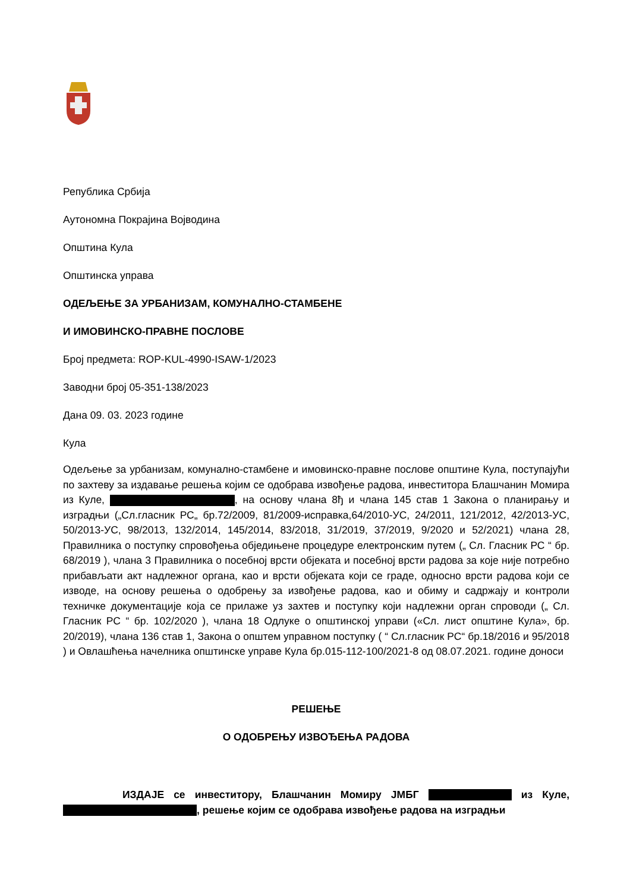Република Србија
Аутономна Покрајина Војводина
Општина Кула
Општинска управа
ОДЕЉЕЊЕ ЗА УРБАНИЗАМ, КОМУНАЛНО-СТАМБЕНЕ
И ИМОВИНСКО-ПРАВНЕ ПОСЛОВЕ
Број предмета: ROP-KUL-4990-ISAW-1/2023
Заводни број 05-351-138/2023
Дана 09. 03. 2023 године
Кула
Одељење за урбанизам, комунално-стамбене и имовинско-правне послове општине Кула, поступајући по захтеву за издавање решења којим се одобрава извођење радова, инвеститора Блашчанин Момира из Куле, , на основу члана 8ђ и члана 145 став 1 Закона о планирању и изградњи („Сл.гласник РС„ бр.72/2009, 81/2009-исправка,64/2010-УС, 24/2011, 121/2012, 42/2013-УС, 50/2013-УС, 98/2013, 132/2014, 145/2014, 83/2018, 31/2019, 37/2019, 9/2020 и 52/2021) члана 28, Правилника о поступку спровођења обједињене процедуре електронским путем („ Сл. Гласник РС “ бр. 68/2019 ), члана 3 Правилника о посебној врсти објеката и посебној врсти радова за које није потребно прибављати акт надлежног органа, као и врсти објеката који се граде, односно врсти радова који се изводе, на основу решења о одобрењу за извођење радова, као и обиму и садржају и контроли техничке документације која се прилаже уз захтев и поступку који надлежни орган спроводи („ Сл. Гласник РС “ бр. 102/2020 ), члана 18 Одлуке о општинској управи («Сл. лист општине Кула», бр. 20/2019), члана 136 став 1, Закона о општем управном поступку ( “ Сл.гласник РС“ бр.18/2016 и 95/2018 ) и Овлашћења начелника општинске управе Кула бр.015-112-100/2021-8 од 08.07.2021. године доноси
РЕШЕЊЕ
О ОДОБРЕЊУ ИЗВОЂЕЊА РАДОВА
ИЗДАЈЕ се инвеститору, Блашчанин Момиру ЈМБГ из Куле, , решење којим се одобрава извођење радова на изградњи